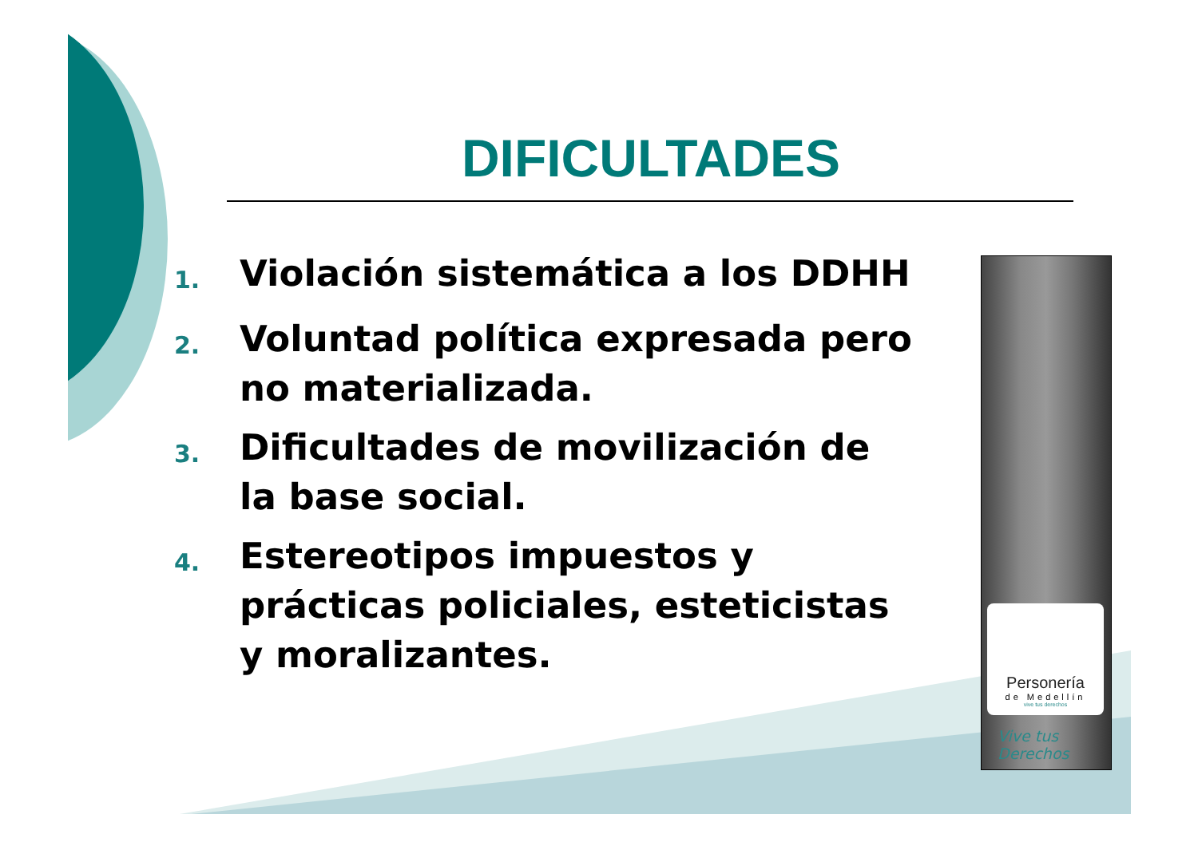DIFICULTADES
1. Violación sistemática a los DDHH
2. Voluntad política expresada pero no materializada.
3. Dificultades de movilización de la base social.
4. Estereotipos impuestos y prácticas policiales, esteticistas y moralizantes.
Personería
de Medellín
vive tus derechos
Vive tus
Derechos